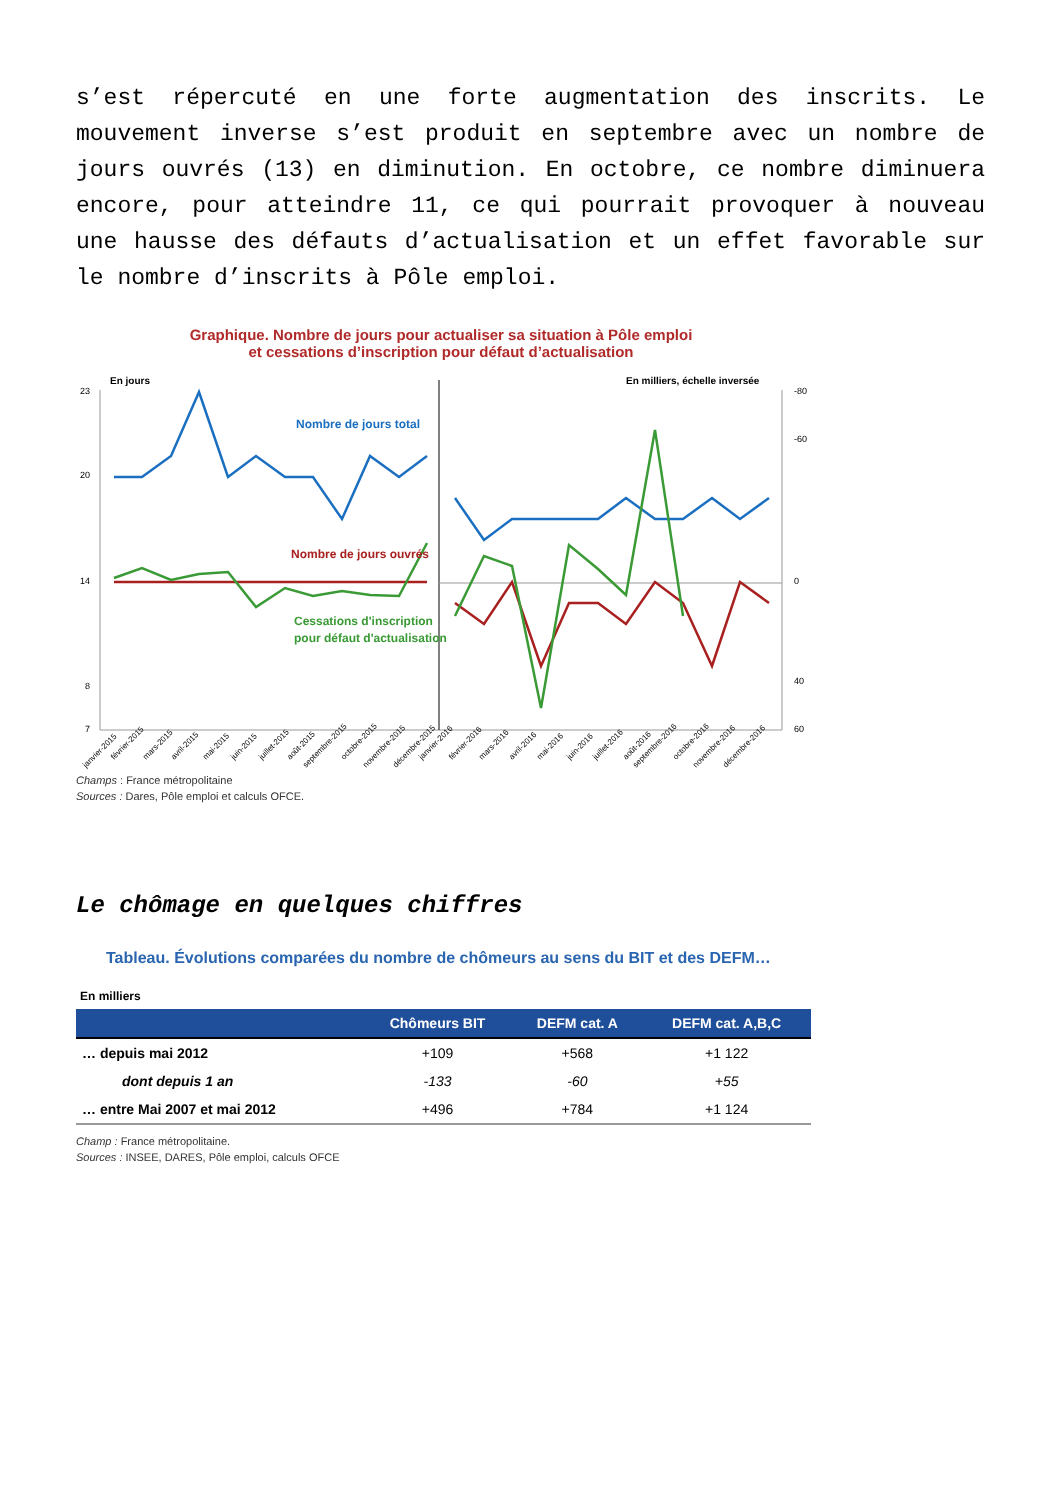s’est répercuté en une forte augmentation des inscrits. Le mouvement inverse s’est produit en septembre avec un nombre de jours ouvrés (13) en diminution. En octobre, ce nombre diminuera encore, pour atteindre 11, ce qui pourrait provoquer à nouveau une hausse des défauts d’actualisation et un effet favorable sur le nombre d’inscrits à Pôle emploi.
Graphique. Nombre de jours pour actualiser sa situation à Pôle emploi
et cessations d’inscription pour défaut d’actualisation
En jours
En milliers, échelle inversée
23
20
14
8
7
-80
-60
0
40
60
Nombre de jours total
Nombre de jours ouvrés
Cessations d'inscription
pour défaut d'actualisation
janvier-2015
février-2015
mars-2015
avril-2015
mai-2015
juin-2015
juillet-2015
août-2015
septembre-2015
octobre-2015
novembre-2015
décembre-2015
janvier-2016
février-2016
mars-2016
avril-2016
mai-2016
juin-2016
juillet-2016
août-2016
septembre-2016
octobre-2016
novembre-2016
décembre-2016
Champs : France métropolitaine
Sources : Dares, Pôle emploi et calculs OFCE.
Le chômage en quelques chiffres
Tableau. Évolutions comparées du nombre de chômeurs au sens du BIT et des DEFM…
En milliers
| | Chômeurs BIT | DEFM cat. A | DEFM cat. A,B,C |
| --- | --- | --- | --- |
| … depuis mai 2012 | +109 | +568 | +1 122 |
| dont depuis 1 an | -133 | -60 | +55 |
| … entre Mai 2007 et mai 2012 | +496 | +784 | +1 124 |
Champ : France métropolitaine.
Sources : INSEE, DARES, Pôle emploi, calculs OFCE